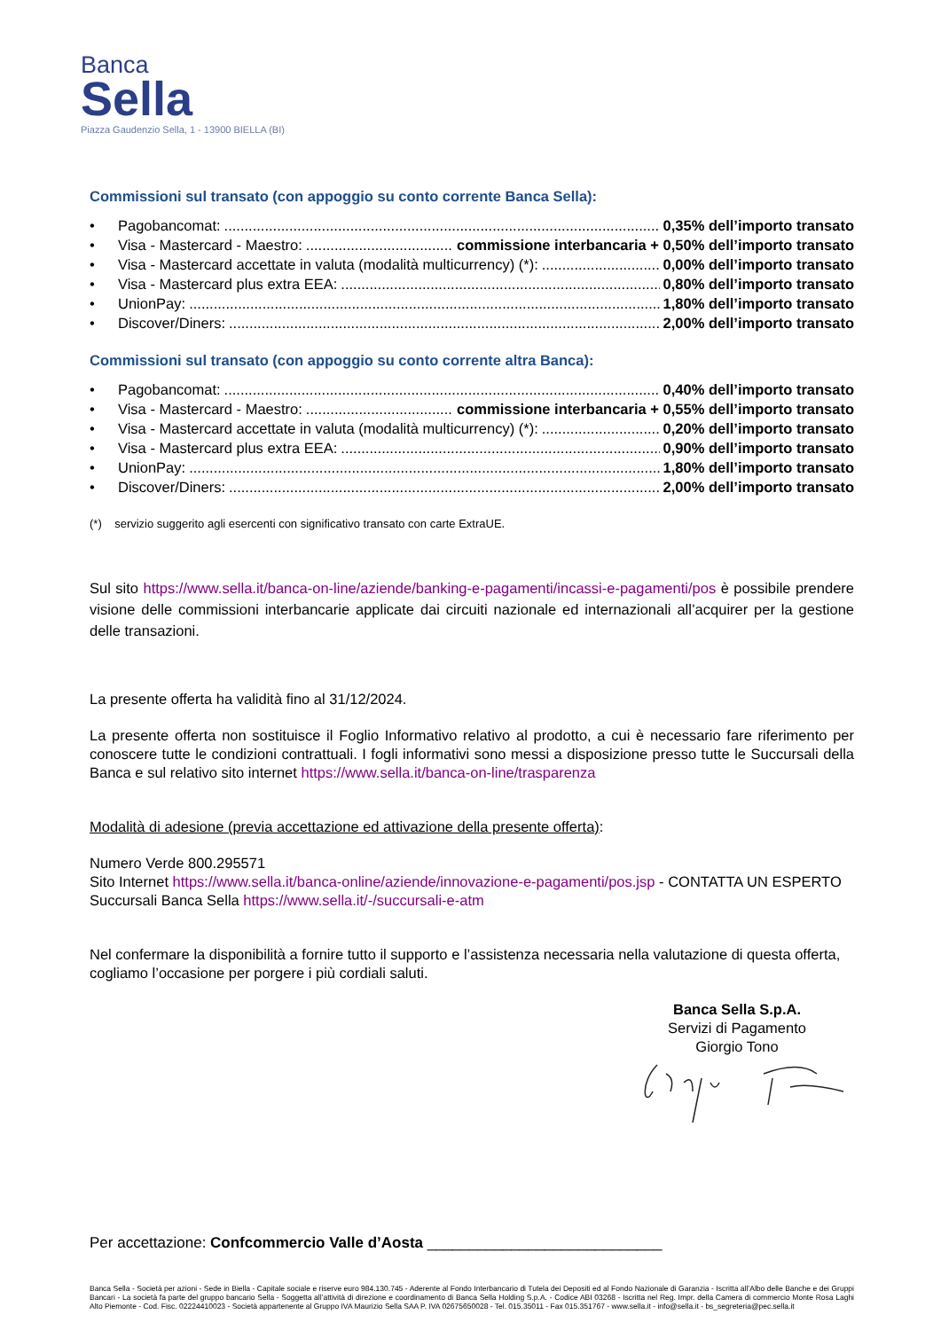Banca
Sella
Piazza Gaudenzio Sella, 1 - 13900 BIELLA (BI)
Commissioni sul transato (con appoggio su conto corrente Banca Sella):
• Pagobancomat:....................................................................................................................... 0,35% dell’importo transato
• Visa - Mastercard - Maestro:.......................................... commissione interbancaria + 0,50% dell’importo transato
• Visa - Mastercard accettate in valuta (modalità multicurrency) (*):............................... 0,00% dell’importo transato
• Visa - Mastercard plus extra EEA:....................................................................................... 0,80% dell’importo transato
• UnionPay:....................................................................................................................... 1,80% dell’importo transato
• Discover/Diners:....................................................................................................................... 2,00% dell’importo transato
Commissioni sul transato (con appoggio su conto corrente altra Banca):
• Pagobancomat:....................................................................................................................... 0,40% dell’importo transato
• Visa - Mastercard - Maestro:.......................................... commissione interbancaria + 0,55% dell’importo transato
• Visa - Mastercard accettate in valuta (modalità multicurrency) (*):............................... 0,20% dell’importo transato
• Visa - Mastercard plus extra EEA:....................................................................................... 0,90% dell’importo transato
• UnionPay:....................................................................................................................... 1,80% dell’importo transato
• Discover/Diners:....................................................................................................................... 2,00% dell’importo transato
(*) servizio suggerito agli esercenti con significativo transato con carte ExtraUE.
Sul sito https://www.sella.it/banca-on-line/aziende/banking-e-pagamenti/incassi-e-pagamenti/pos è possibile prendere visione delle commissioni interbancarie applicate dai circuiti nazionale ed internazionali all’acquirer per la gestione delle transazioni.
La presente offerta ha validità fino al 31/12/2024.
La presente offerta non sostituisce il Foglio Informativo relativo al prodotto, a cui è necessario fare riferimento per conoscere tutte le condizioni contrattuali. I fogli informativi sono messi a disposizione presso tutte le Succursali della Banca e sul relativo sito internet https://www.sella.it/banca-on-line/trasparenza
Modalità di adesione (previa accettazione ed attivazione della presente offerta):
Numero Verde 800.295571
Sito Internet https://www.sella.it/banca-online/aziende/innovazione-e-pagamenti/pos.jsp - CONTATTA UN ESPERTO
Succursali Banca Sella https://www.sella.it/-/succursali-e-atm
Nel confermare la disponibilità a fornire tutto il supporto e l’assistenza necessaria nella valutazione di questa offerta, cogliamo l’occasione per porgere i più cordiali saluti.
Banca Sella S.p.A.
Servizi di Pagamento
Giorgio Tono
Per accettazione: Confcommercio Valle d’Aosta ____________________________
Banca Sella - Società per azioni - Sede in Biella - Capitale sociale e riserve euro 984.130.745 - Aderente al Fondo Interbancario di Tutela dei Depositi ed al Fondo Nazionale di Garanzia - Iscritta all’Albo delle Banche e dei Gruppi Bancari - La società fa parte del gruppo bancario Sella - Soggetta all’attività di direzione e coordinamento di Banca Sella Holding S.p.A. - Codice ABI 03268 - Iscritta nel Reg. Impr. della Camera di commercio Monte Rosa Laghi Alto Piemonte - Cod. Fisc. 02224410023 - Società appartenente al Gruppo IVA Maurizio Sella SAA P. IVA 02675650028 - Tel. 015.35011 - Fax 015.351767 - www.sella.it - info@sella.it - bs_segreteria@pec.sella.it